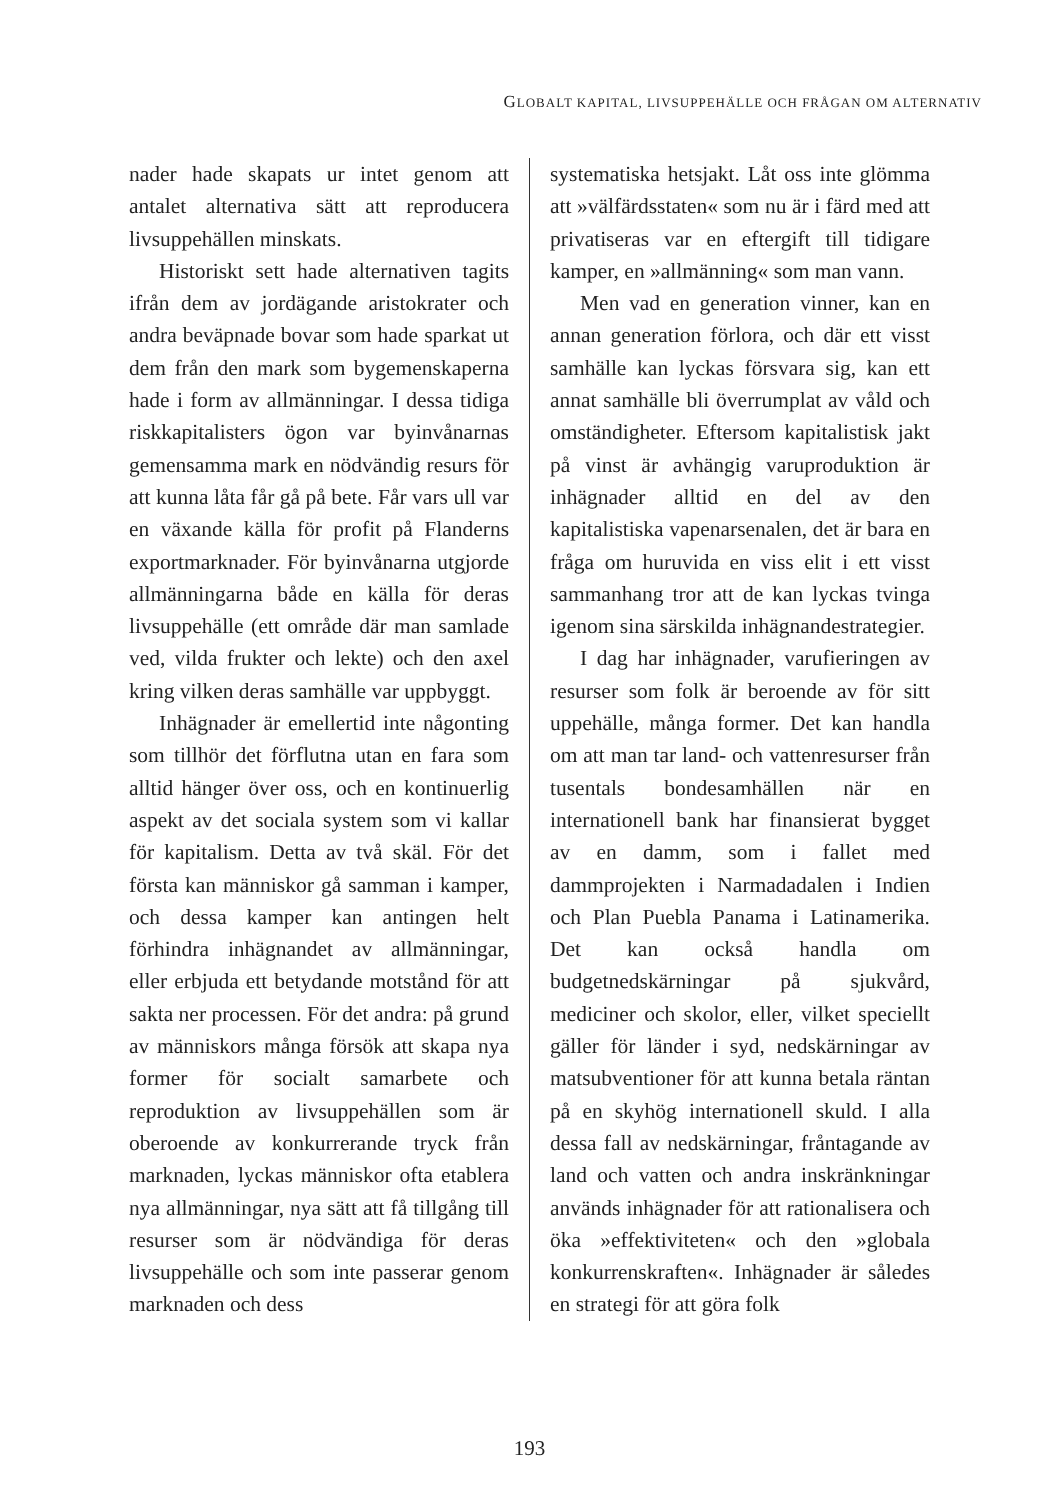GLOBALT KAPITAL, LIVSUPPEHÄLLE OCH FRÅGAN OM ALTERNATIV
nader hade skapats ur intet genom att antalet alternativa sätt att reproducera livsuppehällen minskats.
Historiskt sett hade alternativen tagits ifrån dem av jordägande aristokrater och andra beväpnade bovar som hade sparkat ut dem från den mark som bygemenskaperna hade i form av allmänningar. I dessa tidiga riskkapitalisters ögon var byinvånarnas gemensamma mark en nödvändig resurs för att kunna låta får gå på bete. Får vars ull var en växande källa för profit på Flanderns exportmarknader. För byinvånarna utgjorde allmänningarna både en källa för deras livsuppehälle (ett område där man samlade ved, vilda frukter och lekte) och den axel kring vilken deras samhälle var uppbyggt.
Inhägnader är emellertid inte någonting som tillhör det förflutna utan en fara som alltid hänger över oss, och en kontinuerlig aspekt av det sociala system som vi kallar för kapitalism. Detta av två skäl. För det första kan människor gå samman i kamper, och dessa kamper kan antingen helt förhindra inhägnandet av allmänningar, eller erbjuda ett betydande motstånd för att sakta ner processen. För det andra: på grund av människors många försök att skapa nya former för socialt samarbete och reproduktion av livsuppehällen som är oberoende av konkurrerande tryck från marknaden, lyckas människor ofta etablera nya allmänningar, nya sätt att få tillgång till resurser som är nödvändiga för deras livsuppehälle och som inte passerar genom marknaden och dess
systematiska hetsjakt. Låt oss inte glömma att »välfärdsstaten« som nu är i färd med att privatiseras var en eftergift till tidigare kamper, en »allmänning« som man vann.
Men vad en generation vinner, kan en annan generation förlora, och där ett visst samhälle kan lyckas försvara sig, kan ett annat samhälle bli överrumplat av våld och omständigheter. Eftersom kapitalistisk jakt på vinst är avhängig varuproduktion är inhägnader alltid en del av den kapitalistiska vapenarsenalen, det är bara en fråga om huruvida en viss elit i ett visst sammanhang tror att de kan lyckas tvinga igenom sina särskilda inhägnandestrategier.
I dag har inhägnader, varufieringen av resurser som folk är beroende av för sitt uppehälle, många former. Det kan handla om att man tar land- och vattenresurser från tusentals bondesamhällen när en internationell bank har finansierat bygget av en damm, som i fallet med dammprojekten i Narmadadalen i Indien och Plan Puebla Panama i Latinamerika. Det kan också handla om budgetnedskärningar på sjukvård, mediciner och skolor, eller, vilket speciellt gäller för länder i syd, nedskärningar av matsubventioner för att kunna betala räntan på en skyhög internationell skuld. I alla dessa fall av nedskärningar, fråntagande av land och vatten och andra inskränkningar används inhägnader för att rationalisera och öka »effektiviteten« och den »globala konkurrenskraften«. Inhägnader är således en strategi för att göra folk
193